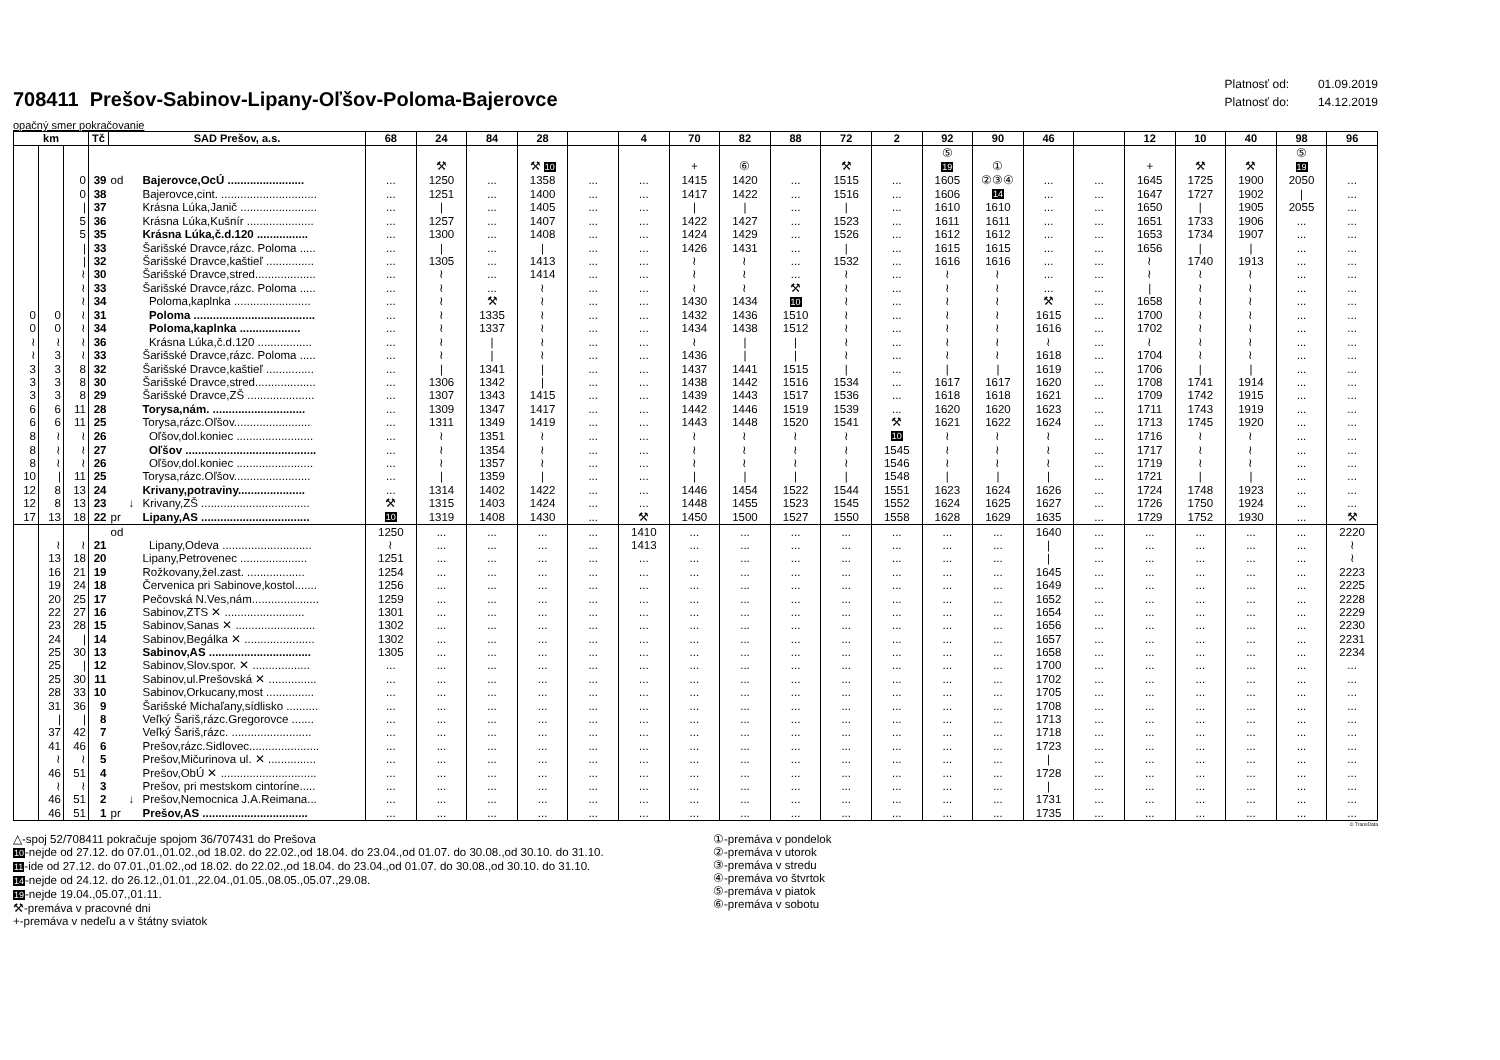708411 Prešov-Sabinov-Lipany-Oľšov-Poloma-Bajerovce
Platnosť od: 01.09.2019
Platnosť do: 14.12.2019
opačný smer pokračovanie
| km | | | Tč | SAD Prešov, a.s. | | | 68 | 24 | 84 | 28 | | 4 | 70 | 82 | 88 | 72 | 2 | 92 | 90 | 46 | | 12 | 10 | 40 | 98 | 96 |
| --- | --- | --- | --- | --- | --- | --- | --- | --- | --- | --- | --- | --- | --- | --- | --- | --- | --- | --- | --- | --- | --- | --- | --- | --- | --- | --- |
| | | | | | | | | | | | | | | | | | | ⑤ | | | | | | | ⑤ | |
| | | | | | | | | ⚒ | | ⚒ 10 | | | + | ⑥ | | ⚒ | | 19 | ① | | | + | ⚒ | ⚒ | 19 | |
| | | 0 | 39 | od | | Bajerovce,OcÚ ........................ | ... | 1250 | ... | 1358 | ... | ... | 1415 | 1420 | ... | 1515 | ... | 1605 | ②③④ | ... | ... | 1645 | 1725 | 1900 | 2050 | ... |
| | | 0 | 38 | | | Bajerovce,cint. .............................. | ... | 1251 | ... | 1400 | ... | ... | 1417 | 1422 | ... | 1516 | ... | 1606 | 14 | ... | ... | 1647 | 1727 | 1902 | / | ... |
| | | / | 37 | | | Krásna Lúka,Janič ........................ | ... | / | ... | 1405 | ... | ... | / | / | ... | / | ... | 1610 | 1610 | ... | ... | 1650 | / | 1905 | 2055 | ... |
| | | 5 | 36 | | | Krásna Lúka,Kušnír ..................... | ... | 1257 | ... | 1407 | ... | ... | 1422 | 1427 | ... | 1523 | ... | 1611 | 1611 | ... | ... | 1651 | 1733 | 1906 | ... | ... |
| | | 5 | 35 | | | Krásna Lúka,č.d.120 ................ | ... | 1300 | ... | 1408 | ... | ... | 1424 | 1429 | ... | 1526 | ... | 1612 | 1612 | ... | ... | 1653 | 1734 | 1907 | ... | ... |
| | | / | 33 | | | Šarišské Dravce,rázc. Poloma ..... | ... | / | ... | / | ... | ... | 1426 | 1431 | ... | / | ... | 1615 | 1615 | ... | ... | 1656 | / | / | ... | ... |
| | | / | 32 | | | Šarišské Dravce,kaštieľ ............... | ... | 1305 | ... | 1413 | ... | ... | ≀ | ≀ | ... | 1532 | ... | 1616 | 1616 | ... | ... | ≀ | 1740 | 1913 | ... | ... |
| | | ≀ | 30 | | | Šarišské Dravce,stred................... | ... | ≀ | ... | 1414 | ... | ... | ≀ | ≀ | ... | ≀ | ... | ≀ | ≀ | ... | ... | ≀ | ≀ | ≀ | ... | ... |
| | | ≀ | 33 | | | Šarišské Dravce,rázc. Poloma ..... | ... | ≀ | ... | ≀ | ... | ... | ≀ | ≀ | ⚒ | ≀ | ... | ≀ | ≀ | ... | ... | / | ≀ | ≀ | ... | ... |
| | | ≀ | 34 | | | Poloma,kaplnka ........................ | ... | ≀ | ⚒ | ≀ | ... | ... | 1430 | 1434 | 10 | ≀ | ... | ≀ | ≀ | ⚒ | ... | 1658 | ≀ | ≀ | ... | ... |
| 0 | 0 | ≀ | 31 | | | Poloma ...................................... | ... | ≀ | 1335 | ≀ | ... | ... | 1432 | 1436 | 1510 | ≀ | ... | ≀ | ≀ | 1615 | ... | 1700 | ≀ | ≀ | ... | ... |
| 0 | 0 | ≀ | 34 | | | Poloma,kaplnka ................... | ... | ≀ | 1337 | ≀ | ... | ... | 1434 | 1438 | 1512 | ≀ | ... | ≀ | ≀ | 1616 | ... | 1702 | ≀ | ≀ | ... | ... |
| ≀ | ≀ | ≀ | 36 | | | Krásna Lúka,č.d.120 ................. | ... | ≀ | / | ≀ | ... | ... | ≀ | / | / | ≀ | ... | ≀ | ≀ | ≀ | ... | ≀ | ≀ | ≀ | ... | ... |
| ≀ | 3 | ≀ | 33 | | | Šarišské Dravce,rázc. Poloma ..... | ... | ≀ | / | ≀ | ... | ... | 1436 | / | / | ≀ | ... | ≀ | ≀ | 1618 | ... | 1704 | ≀ | ≀ | ... | ... |
| 3 | 3 | 8 | 32 | | | Šarišské Dravce,kaštieľ ............... | ... | / | 1341 | / | ... | ... | 1437 | 1441 | 1515 | / | ... | / | / | 1619 | ... | 1706 | / | / | ... | ... |
| 3 | 3 | 8 | 30 | | | Šarišské Dravce,stred................... | ... | 1306 | 1342 | / | ... | ... | 1438 | 1442 | 1516 | 1534 | ... | 1617 | 1617 | 1620 | ... | 1708 | 1741 | 1914 | ... | ... |
| 3 | 3 | 8 | 29 | | | Šarišské Dravce,ZŠ ..................... | ... | 1307 | 1343 | 1415 | ... | ... | 1439 | 1443 | 1517 | 1536 | ... | 1618 | 1618 | 1621 | ... | 1709 | 1742 | 1915 | ... | ... |
| 6 | 6 | 11 | 28 | | | Torysa,nám. ............................. | ... | 1309 | 1347 | 1417 | ... | ... | 1442 | 1446 | 1519 | 1539 | ... | 1620 | 1620 | 1623 | ... | 1711 | 1743 | 1919 | ... | ... |
| 6 | 6 | 11 | 25 | | | Torysa,rázc.Oľšov........................ | ... | 1311 | 1349 | 1419 | ... | ... | 1443 | 1448 | 1520 | 1541 | ⚒ | 1621 | 1622 | 1624 | ... | 1713 | 1745 | 1920 | ... | ... |
| 8 | ≀ | ≀ | 26 | | | Oľšov,dol.koniec ........................ | ... | ≀ | 1351 | ≀ | ... | ... | ≀ | ≀ | ≀ | ≀ | 10 | ≀ | ≀ | ≀ | ... | 1716 | ≀ | ≀ | ... | ... |
| 8 | ≀ | ≀ | 27 | | | Oľšov ......................................... | ... | ≀ | 1354 | ≀ | ... | ... | ≀ | ≀ | ≀ | ≀ | 1545 | ≀ | ≀ | ≀ | ... | 1717 | ≀ | ≀ | ... | ... |
| 8 | ≀ | ≀ | 26 | | | Oľšov,dol.koniec ........................ | ... | ≀ | 1357 | ≀ | ... | ... | ≀ | ≀ | ≀ | ≀ | 1546 | ≀ | ≀ | ≀ | ... | 1719 | ≀ | ≀ | ... | ... |
| 10 | / | 11 | 25 | | | Torysa,rázc.Oľšov........................ | ... | / | 1359 | / | ... | ... | / | / | / | / | 1548 | / | / | / | ... | 1721 | / | / | ... | ... |
| 12 | 8 | 13 | 24 | | | Krivany,potraviny..................... | ... | 1314 | 1402 | 1422 | ... | ... | 1446 | 1454 | 1522 | 1544 | 1551 | 1623 | 1624 | 1626 | ... | 1724 | 1748 | 1923 | ... | ... |
| 12 | 8 | 13 | 23 | | ↓ | Krivany,ZŠ .................................. | ⚒ | 1315 | 1403 | 1424 | ... | ... | 1448 | 1455 | 1523 | 1545 | 1552 | 1624 | 1625 | 1627 | ... | 1726 | 1750 | 1924 | ... | ... |
| 17 | 13 | 18 | 22 | pr | | Lipany,AS .................................. | 10 | 1319 | 1408 | 1430 | ... | ⚒ | 1450 | 1500 | 1527 | 1550 | 1558 | 1628 | 1629 | 1635 | ... | 1729 | 1752 | 1930 | ... | ⚒ |
| | | | | od | | | 1250 | ... | ... | ... | ... | 1410 | ... | ... | ... | ... | ... | ... | ... | 1640 | ... | ... | ... | ... | ... | 2220 |
| | ≀ | ≀ | 21 | | | Lipany,Odeva ............................ | ≀ | ... | ... | ... | ... | 1413 | ... | ... | ... | ... | ... | ... | ... | / | ... | ... | ... | ... | ... | ≀ |
| | 13 | 18 | 20 | | | Lipany,Petrovenec ..................... | 1251 | ... | ... | ... | ... | ... | ... | ... | ... | ... | ... | ... | ... | / | ... | ... | ... | ... | ... | ≀ |
| | 16 | 21 | 19 | | | Rožkovany,žel.zast. .................. | 1254 | ... | ... | ... | ... | ... | ... | ... | ... | ... | ... | ... | ... | 1645 | ... | ... | ... | ... | ... | 2223 |
| | 19 | 24 | 18 | | | Červenica pri Sabinove,kostol....... | 1256 | ... | ... | ... | ... | ... | ... | ... | ... | ... | ... | ... | ... | 1649 | ... | ... | ... | ... | ... | 2225 |
| | 20 | 25 | 17 | | | Pečovská N.Ves,nám..................... | 1259 | ... | ... | ... | ... | ... | ... | ... | ... | ... | ... | ... | ... | 1652 | ... | ... | ... | ... | ... | 2228 |
| | 22 | 27 | 16 | | | Sabinov,ZTS ✕ ......................... | 1301 | ... | ... | ... | ... | ... | ... | ... | ... | ... | ... | ... | ... | 1654 | ... | ... | ... | ... | ... | 2229 |
| | 23 | 28 | 15 | | | Sabinov,Sanas ✕ ......................... | 1302 | ... | ... | ... | ... | ... | ... | ... | ... | ... | ... | ... | ... | 1656 | ... | ... | ... | ... | ... | 2230 |
| | 24 | / | 14 | | | Sabinov,Begálka ✕ ...................... | 1302 | ... | ... | ... | ... | ... | ... | ... | ... | ... | ... | ... | ... | 1657 | ... | ... | ... | ... | ... | 2231 |
| | 25 | 30 | 13 | | | Sabinov,AS ................................ | 1305 | ... | ... | ... | ... | ... | ... | ... | ... | ... | ... | ... | ... | 1658 | ... | ... | ... | ... | ... | 2234 |
| | 25 | / | 12 | | | Sabinov,Slov.spor. ✕ .................. | ... | ... | ... | ... | ... | ... | ... | ... | ... | ... | ... | ... | ... | 1700 | ... | ... | ... | ... | ... | ... |
| | 25 | 30 | 11 | | | Sabinov,ul.Prešovská ✕ ............... | ... | ... | ... | ... | ... | ... | ... | ... | ... | ... | ... | ... | ... | 1702 | ... | ... | ... | ... | ... | ... |
| | 28 | 33 | 10 | | | Sabinov,Orkucany,most ............... | ... | ... | ... | ... | ... | ... | ... | ... | ... | ... | ... | ... | ... | 1705 | ... | ... | ... | ... | ... | ... |
| | 31 | 36 | 9 | | | Šarišské Michaľany,sídlisko .......... | ... | ... | ... | ... | ... | ... | ... | ... | ... | ... | ... | ... | ... | 1708 | ... | ... | ... | ... | ... | ... |
| | / | / | 8 | | | Veľký Šariš,rázc.Gregorovce ....... | ... | ... | ... | ... | ... | ... | ... | ... | ... | ... | ... | ... | ... | 1713 | ... | ... | ... | ... | ... | ... |
| | 37 | 42 | 7 | | | Veľký Šariš,rázc. ......................... | ... | ... | ... | ... | ... | ... | ... | ... | ... | ... | ... | ... | ... | 1718 | ... | ... | ... | ... | ... | ... |
| | 41 | 46 | 6 | | | Prešov,rázc.Sidlovec...................... | ... | ... | ... | ... | ... | ... | ... | ... | ... | ... | ... | ... | ... | 1723 | ... | ... | ... | ... | ... | ... |
| | ≀ | ≀ | 5 | | | Prešov,Mičurinova ul. ✕ ............... | ... | ... | ... | ... | ... | ... | ... | ... | ... | ... | ... | ... | ... | / | ... | ... | ... | ... | ... | ... |
| | 46 | 51 | 4 | | | Prešov,ObÚ ✕ .............................. | ... | ... | ... | ... | ... | ... | ... | ... | ... | ... | ... | ... | ... | 1728 | ... | ... | ... | ... | ... | ... |
| | ≀ | ≀ | 3 | | | Prešov, pri mestskom cintoríne..... | ... | ... | ... | ... | ... | ... | ... | ... | ... | ... | ... | ... | ... | / | ... | ... | ... | ... | ... | ... |
| | 46 | 51 | 2 | | ↓ | Prešov,Nemocnica J.A.Reimana... | ... | ... | ... | ... | ... | ... | ... | ... | ... | ... | ... | ... | ... | 1731 | ... | ... | ... | ... | ... | ... |
| | 46 | 51 | 1 | pr | | Prešov,AS ................................. | ... | ... | ... | ... | ... | ... | ... | ... | ... | ... | ... | ... | ... | 1735 | ... | ... | ... | ... | ... | ... |
© TransData
△-spoj 52/708411 pokračuje spojom 36/707431 do Prešova
10-nejde od 27.12. do 07.01.,01.02.,od 18.02. do 22.02.,od 18.04. do 23.04.,od 01.07. do 30.08.,od 30.10. do 31.10.
11-ide od 27.12. do 07.01.,01.02.,od 18.02. do 22.02.,od 18.04. do 23.04.,od 01.07. do 30.08.,od 30.10. do 31.10.
14-nejde od 24.12. do 26.12.,01.01.,22.04.,01.05.,08.05.,05.07.,29.08.
19-nejde 19.04.,05.07.,01.11.
⚒-premáva v pracovné dni
+-premáva v nedeľu a v štátny sviatok
①-premáva v pondelok
②-premáva v utorok
③-premáva v stredu
④-premáva vo štvrtok
⑤-premáva v piatok
⑥-premáva v sobotu